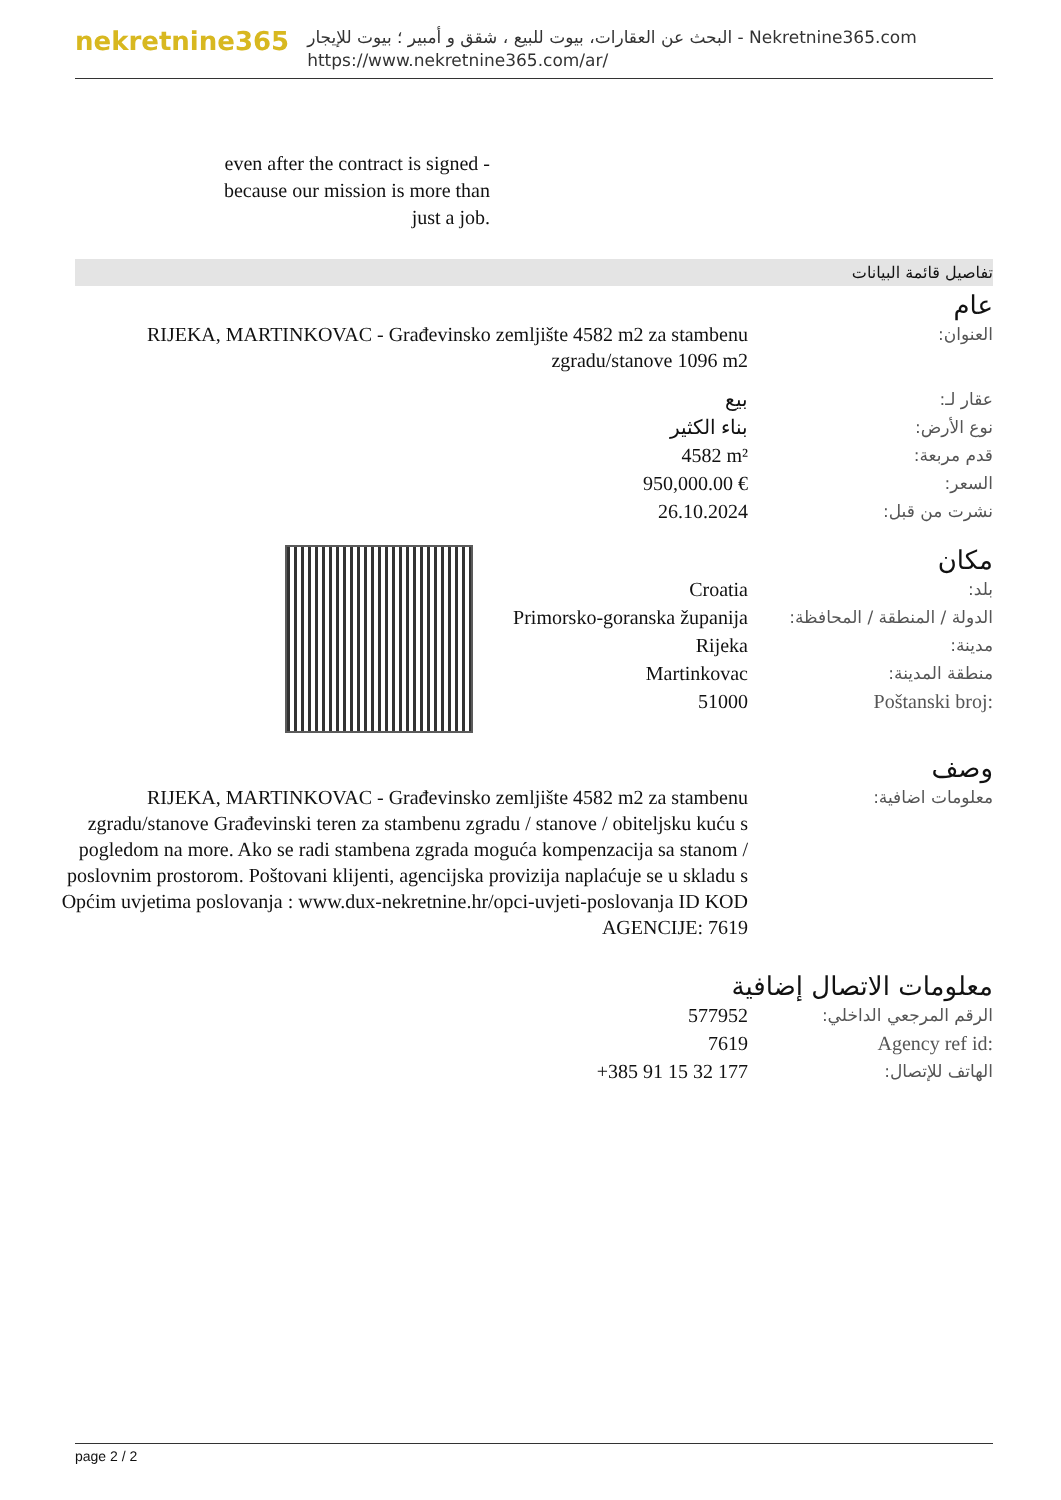nekretnine365
البحث عن العقارات، بيوت للبيع ، شقق و أمبير ؛ بيوت للإيجار - Nekretnine365.com
https://www.nekretnine365.com/ar/
even after the contract is signed - because our mission is more than just a job.
تفاصيل قائمة البيانات
عام
| RIJEKA, MARTINKOVAC - Građevinsko zemljište 4582 m2 za stambenu zgradu/stanove 1096 m2 | العنوان: |
| بيع | عقار لـ: |
| بناء الكثير | نوع الأرض: |
| 4582 m² | قدم مربعة: |
| 950,000.00 € | السعر: |
| 26.10.2024 | نشرت من قبل: |
مكان
| Croatia | بلد: |
| Primorsko-goranska županija | الدولة / المنطقة / المحافظة: |
| Rijeka | مدينة: |
| Martinkovac | منطقة المدينة: |
| 51000 | Poštanski broj: |
وصف
| RIJEKA, MARTINKOVAC - Građevinsko zemljište 4582 m2 za stambenu zgradu/stanove Građevinski teren za stambenu zgradu / stanove / obiteljsku kuću s pogledom na more. Ako se radi stambena zgrada moguća kompenzacija sa stanom / poslovnim prostorom. Poštovani klijenti, agencijska provizija naplaćuje se u skladu s Općim uvjetima poslovanja : www.dux-nekretnine.hr/opci-uvjeti-poslovanja ID KOD AGENCIJE: 7619 | معلومات اضافية: |
معلومات الاتصال إضافية
| 577952 | الرقم المرجعي الداخلي: |
| 7619 | Agency ref id: |
| +385 91 15 32 177 | الهاتف للإتصال: |
page 2 / 2